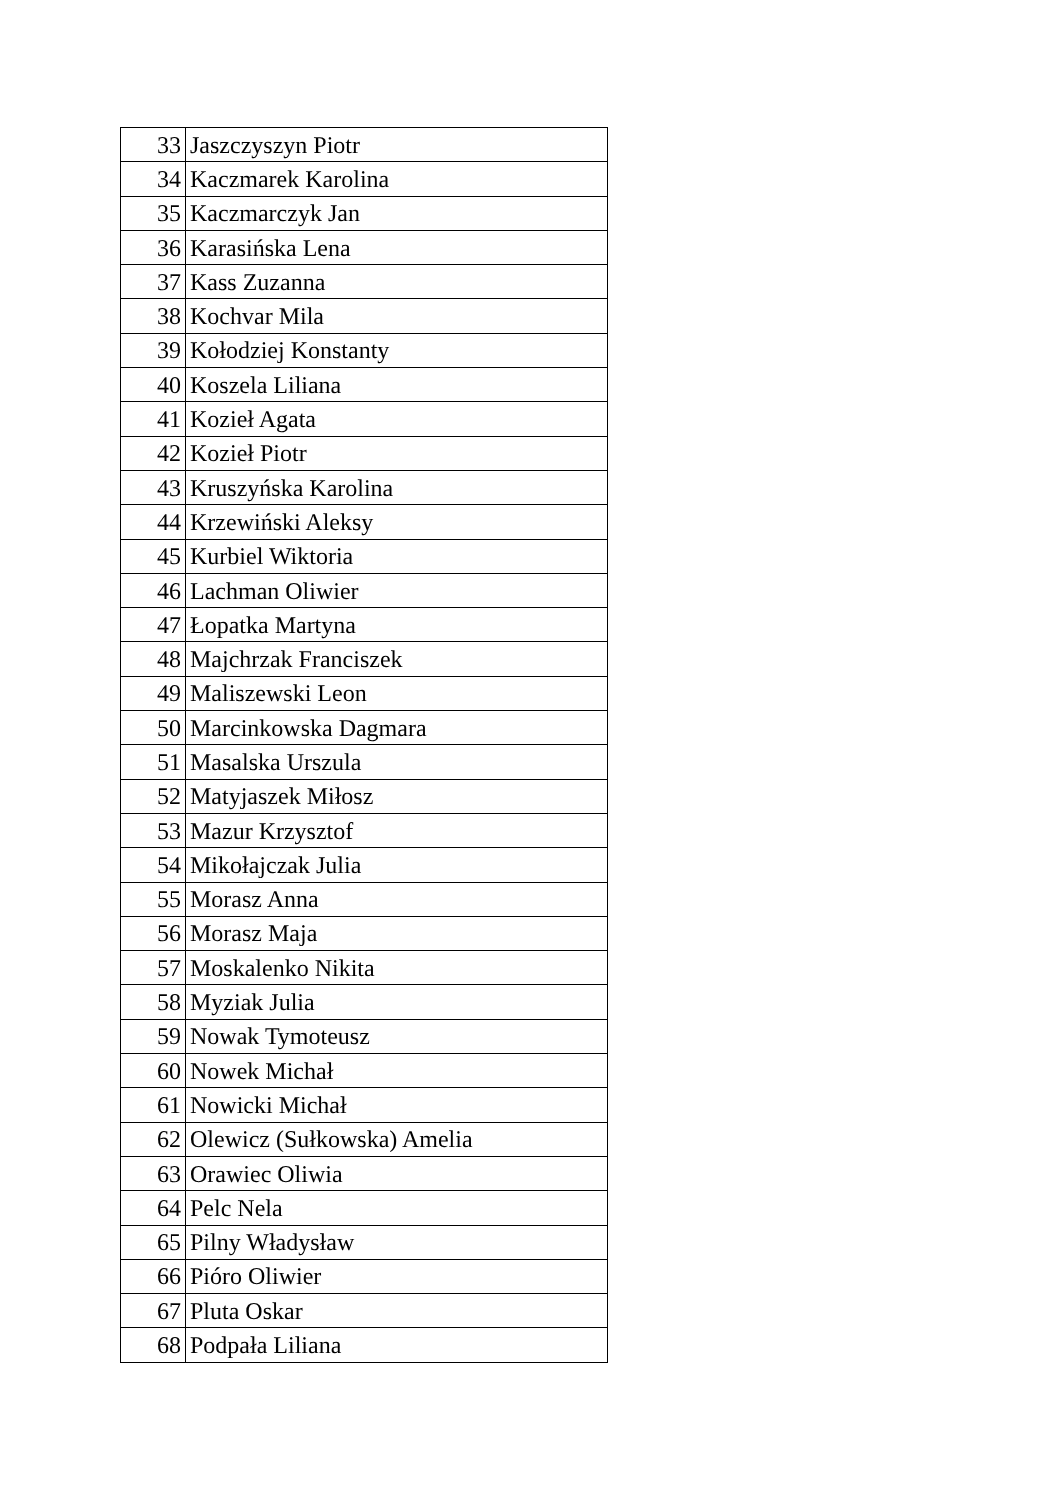| 33 | Jaszczyszyn Piotr |
| 34 | Kaczmarek Karolina |
| 35 | Kaczmarczyk Jan |
| 36 | Karasińska Lena |
| 37 | Kass Zuzanna |
| 38 | Kochvar Mila |
| 39 | Kołodziej Konstanty |
| 40 | Koszela Liliana |
| 41 | Kozieł Agata |
| 42 | Kozieł Piotr |
| 43 | Kruszyńska Karolina |
| 44 | Krzewiński Aleksy |
| 45 | Kurbiel Wiktoria |
| 46 | Lachman Oliwier |
| 47 | Łopatka Martyna |
| 48 | Majchrzak Franciszek |
| 49 | Maliszewski Leon |
| 50 | Marcinkowska Dagmara |
| 51 | Masalska Urszula |
| 52 | Matyjaszek Miłosz |
| 53 | Mazur Krzysztof |
| 54 | Mikołajczak Julia |
| 55 | Morasz Anna |
| 56 | Morasz Maja |
| 57 | Moskalenko Nikita |
| 58 | Myziak Julia |
| 59 | Nowak Tymoteusz |
| 60 | Nowek Michał |
| 61 | Nowicki Michał |
| 62 | Olewicz (Sułkowska) Amelia |
| 63 | Orawiec Oliwia |
| 64 | Pelc Nela |
| 65 | Pilny Władysław |
| 66 | Pióro Oliwier |
| 67 | Pluta Oskar |
| 68 | Podpała Liliana |